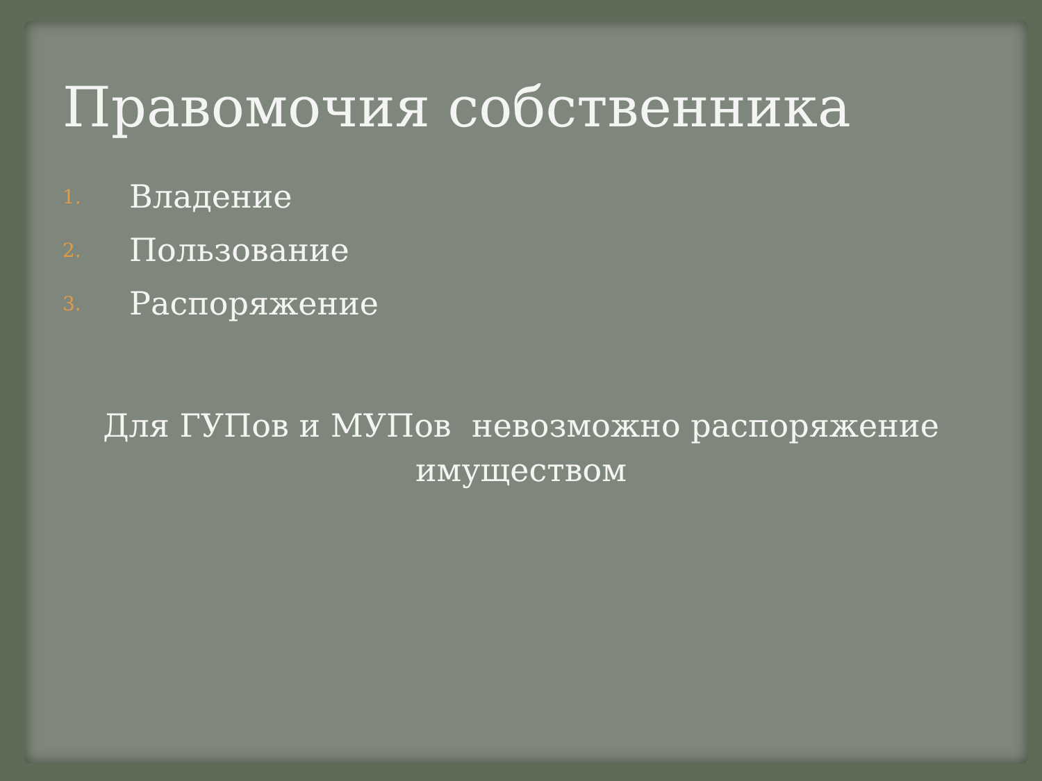Правомочия собственника
1. Владение
2. Пользование
3. Распоряжение
Для ГУПов и МУПов невозможно распоряжение
имуществом